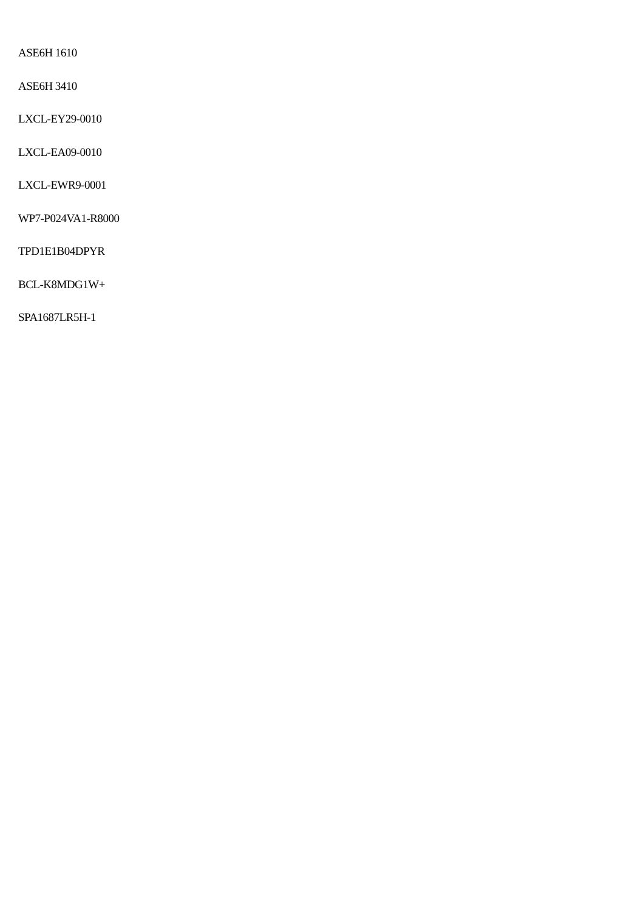ASE6H 1610
ASE6H 3410
LXCL-EY29-0010
LXCL-EA09-0010
LXCL-EWR9-0001
WP7-P024VA1-R8000
TPD1E1B04DPYR
BCL-K8MDG1W+
SPA1687LR5H-1